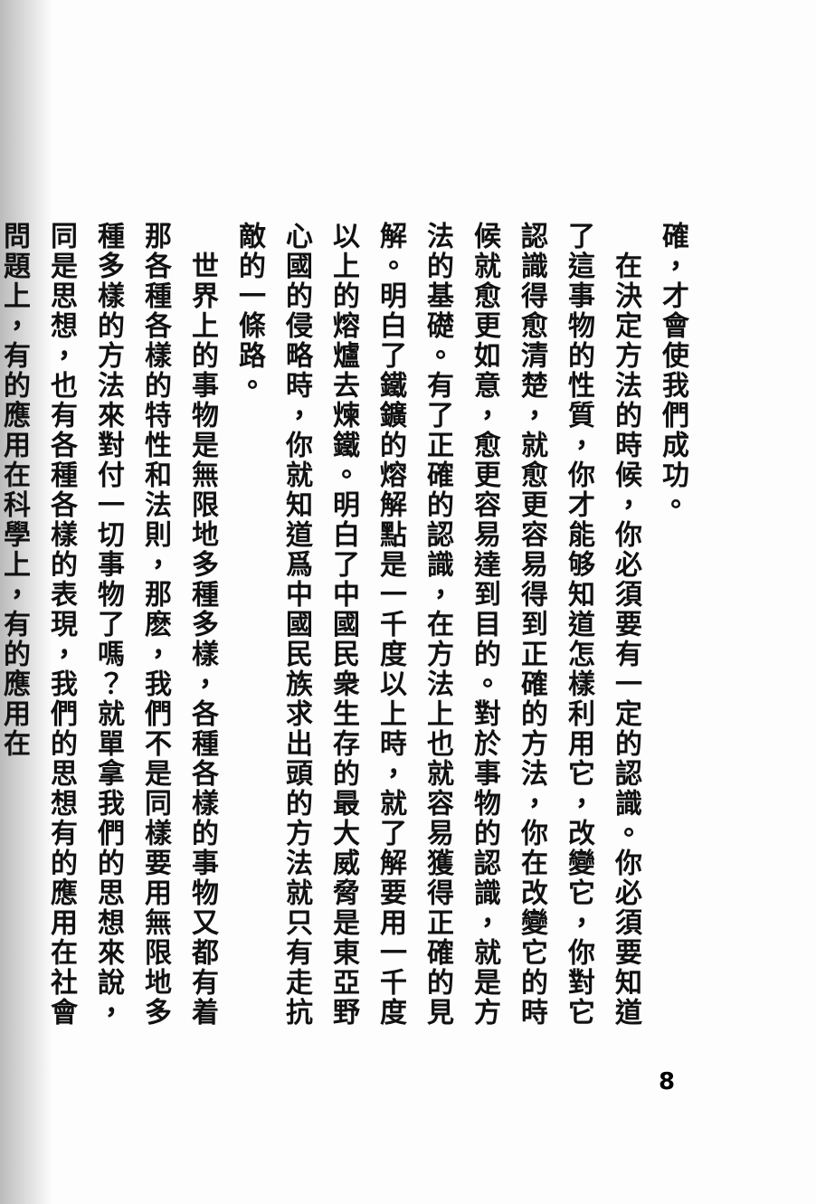確，才會使我們成功。
　在決定方法的時候，你必須要有一定的認識。你必須要知道了這事物的性質，你才能够知道怎樣利用它，改變它，你對它認識得愈清楚，就愈更容易得到正確的方法，你在改變它的時候就愈更如意，愈更容易達到目的。對於事物的認識，就是方法的基礎。有了正確的認識，在方法上也就容易獲得正確的見解。明白了鐵鑛的熔解點是一千度以上時，就了解要用一千度以上的熔爐去煉鐵。明白了中國民衆生存的最大威脅是東亞野心國的侵略時，你就知道爲中國民族求出頭的方法就只有走抗敵的一條路。
　世界上的事物是無限地多種多樣，各種各樣的事物又都有着那各種各樣的特性和法則，那麽，我們不是同樣要用無限地多種多樣的方法來對付一切事物了嗎？就單拿我們的思想來說，同是思想，也有各種各樣的表現，我們的思想有的應用在社會問題上，有的應用在科學上，有的應用在
8